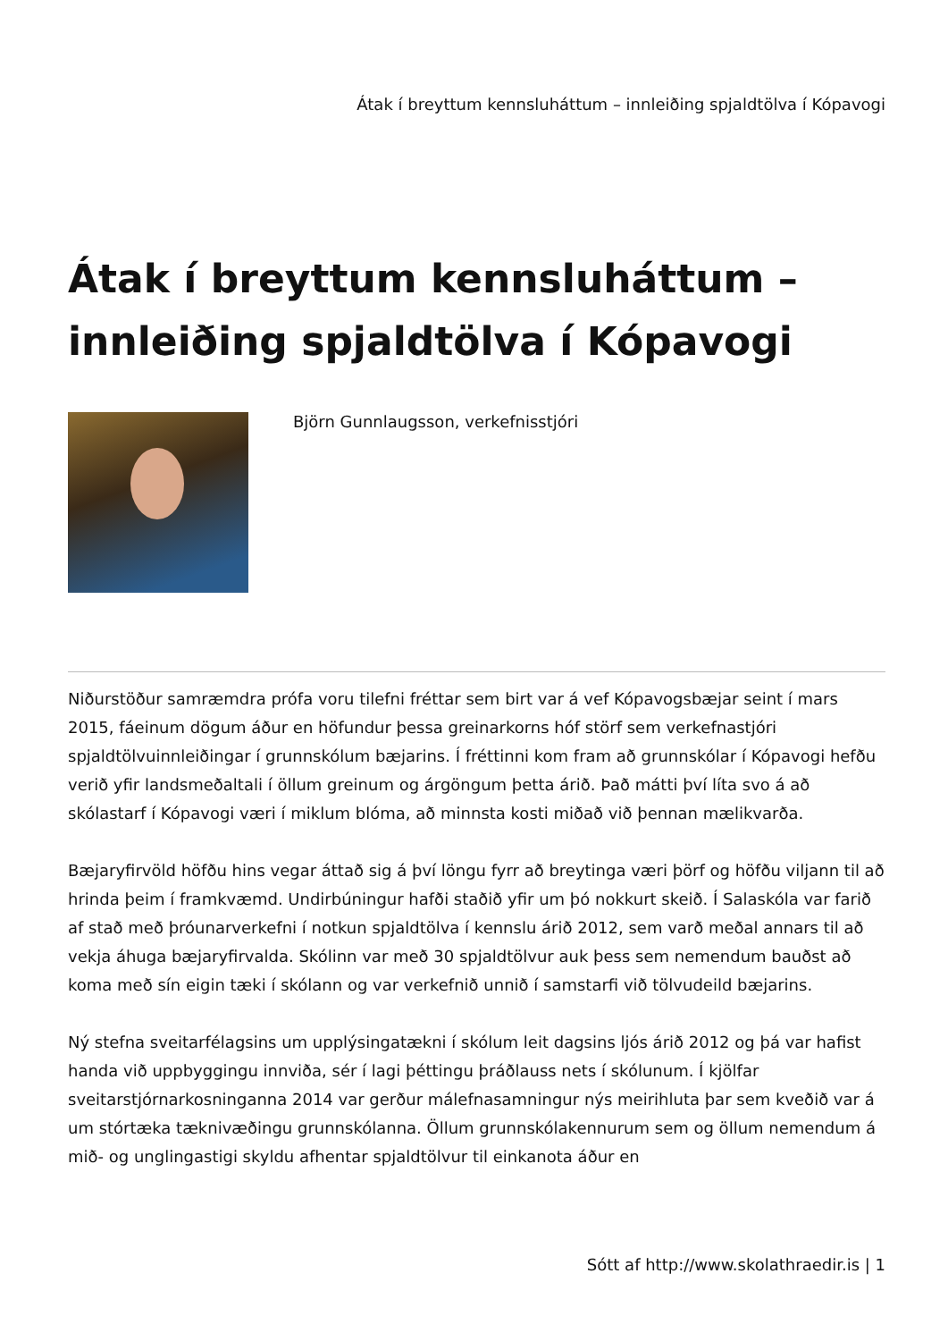Átak í breyttum kennsluháttum – innleiðing spjaldtölva í Kópavogi
Átak í breyttum kennsluháttum – innleiðing spjaldtölva í Kópavogi
Björn Gunnlaugsson, verkefnisstjóri
Niðurstöður samræmdra prófa voru tilefni fréttar sem birt var á vef Kópavogsbæjar seint í mars 2015, fáeinum dögum áður en höfundur þessa greinarkorns hóf störf sem verkefnastjóri spjaldtölvuinnleiðingar í grunnskólum bæjarins. Í fréttinni kom fram að grunnskólar í Kópavogi hefðu verið yfir landsmeðaltali í öllum greinum og árgöngum þetta árið. Það mátti því líta svo á að skólastarf í Kópavogi væri í miklum blóma, að minnsta kosti miðað við þennan mælikvarða.
Bæjaryfirvöld höfðu hins vegar áttað sig á því löngu fyrr að breytinga væri þörf og höfðu viljann til að hrinda þeim í framkvæmd. Undirbúningur hafði staðið yfir um þó nokkurt skeið. Í Salaskóla var farið af stað með þróunarverkefni í notkun spjaldtölva í kennslu árið 2012, sem varð meðal annars til að vekja áhuga bæjaryfirvalda. Skólinn var með 30 spjaldtölvur auk þess sem nemendum bauðst að koma með sín eigin tæki í skólann og var verkefnið unnið í samstarfi við tölvudeild bæjarins.
Ný stefna sveitarfélagsins um upplýsingatækni í skólum leit dagsins ljós árið 2012 og þá var hafist handa við uppbyggingu innviða, sér í lagi þéttingu þráðlauss nets í skólunum. Í kjölfar sveitarstjórnarkosninganna 2014 var gerður málefnasamningur nýs meirihluta þar sem kveðið var á um stórtæka tæknivæðingu grunnskólanna. Öllum grunnskólakennurum sem og öllum nemendum á mið- og unglingastigi skyldu afhentar spjaldtölvur til einkanota áður en
Sótt af http://www.skolathraedir.is | 1